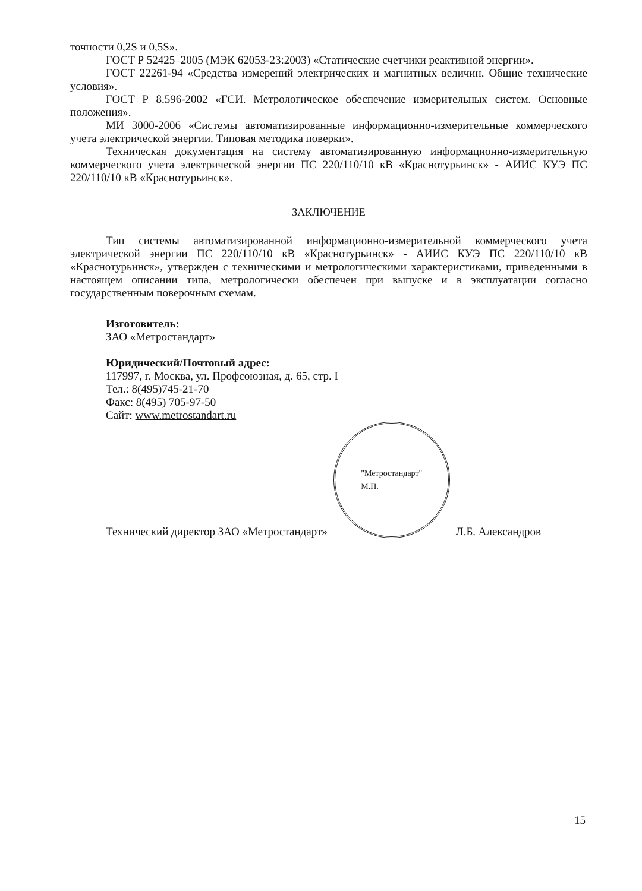точности 0,2S и 0,5S».
ГОСТ Р 52425–2005 (МЭК 62053-23:2003) «Статические счетчики реактивной энергии».
ГОСТ 22261-94 «Средства измерений электрических и магнитных величин. Общие технические условия».
ГОСТ Р 8.596-2002 «ГСИ. Метрологическое обеспечение измерительных систем. Основные положения».
МИ 3000-2006 «Системы автоматизированные информационно-измерительные коммерческого учета электрической энергии. Типовая методика поверки».
Техническая документация на систему автоматизированную информационно-измерительную коммерческого учета электрической энергии ПС 220/110/10 кВ «Краснотурьинск» - АИИС КУЭ ПС 220/110/10 кВ «Краснотурьинск».
ЗАКЛЮЧЕНИЕ
Тип системы автоматизированной информационно-измерительной коммерческого учета электрической энергии ПС 220/110/10 кВ «Краснотурьинск» - АИИС КУЭ ПС 220/110/10 кВ «Краснотурьинск», утвержден с техническими и метрологическими характеристиками, приведенными в настоящем описании типа, метрологически обеспечен при выпуске и в эксплуатации согласно государственным поверочным схемам.
Изготовитель:
ЗАО «Метростандарт»
Юридический/Почтовый адрес:
117997, г. Москва, ул. Профсоюзная, д. 65, стр. I
Тел.: 8(495)745-21-70
Факс: 8(495) 705-97-50
Сайт: www.metrostandart.ru
Технический директор ЗАО «Метростандарт»
"Метростандарт"
М.П.
Л.Б. Александров
15